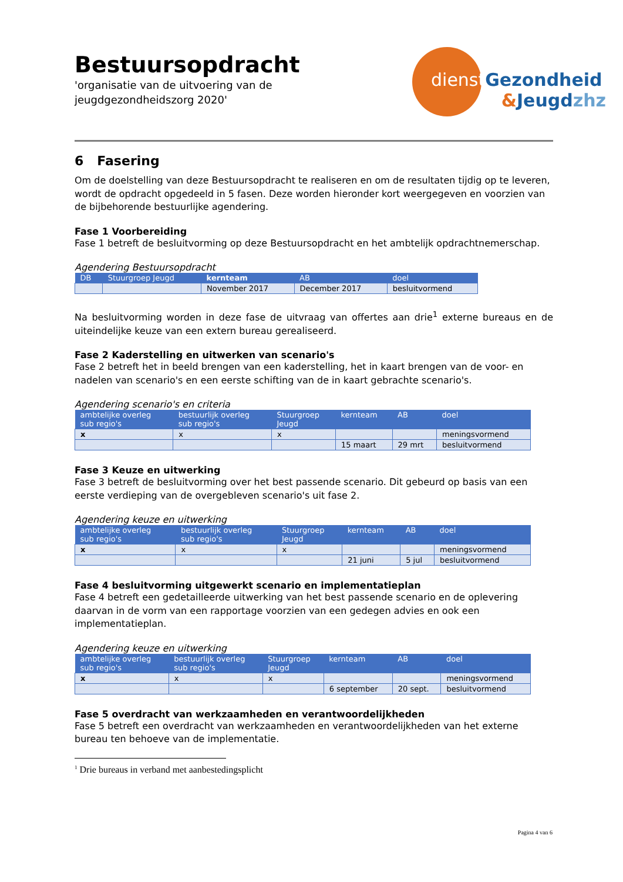Bestuursopdracht
'organisatie van de uitvoering van de
jeugdgezondheidszorg 2020'
dienst Gezondheid
&Jeugdzhz
6 Fasering
Om de doelstelling van deze Bestuursopdracht te realiseren en om de resultaten tijdig op te leveren, wordt de opdracht opgedeeld in 5 fasen. Deze worden hieronder kort weergegeven en voorzien van de bijbehorende bestuurlijke agendering.
Fase 1 Voorbereiding
Fase 1 betreft de besluitvorming op deze Bestuursopdracht en het ambtelijk opdrachtnemerschap.
Agendering Bestuursopdracht
| DB | Stuurgroep Jeugd | kernteam | AB | doel |
| --- | --- | --- | --- | --- |
| | | November 2017 | December 2017 | besluitvormend |
Na besluitvorming worden in deze fase de uitvraag van offertes aan drie<sup>1</sup> externe bureaus en de uiteindelijke keuze van een extern bureau gerealiseerd.
Fase 2 Kaderstelling en uitwerken van scenario's
Fase 2 betreft het in beeld brengen van een kaderstelling, het in kaart brengen van de voor- en nadelen van scenario's en een eerste schifting van de in kaart gebrachte scenario's.
Agendering scenario's en criteria
| ambtelijke overleg sub regio's | bestuurlijk overleg sub regio's | Stuurgroep Jeugd | kernteam | AB | doel |
| --- | --- | --- | --- | --- | --- |
| x | x | x | | | meningsvormend |
| | | | 15 maart | 29 mrt | besluitvormend |
Fase 3 Keuze en uitwerking
Fase 3 betreft de besluitvorming over het best passende scenario. Dit gebeurd op basis van een eerste verdieping van de overgebleven scenario's uit fase 2.
Agendering keuze en uitwerking
| ambtelijke overleg sub regio's | bestuurlijk overleg sub regio's | Stuurgroep Jeugd | kernteam | AB | doel |
| --- | --- | --- | --- | --- | --- |
| x | x | x | | | meningsvormend |
| | | | 21 juni | 5 jul | besluitvormend |
Fase 4 besluitvorming uitgewerkt scenario en implementatieplan
Fase 4 betreft een gedetailleerde uitwerking van het best passende scenario en de oplevering daarvan in de vorm van een rapportage voorzien van een gedegen advies en ook een implementatieplan.
Agendering keuze en uitwerking
| ambtelijke overleg sub regio's | bestuurlijk overleg sub regio's | Stuurgroep Jeugd | kernteam | AB | doel |
| --- | --- | --- | --- | --- | --- |
| x | x | x | | | meningsvormend |
| | | | 6 september | 20 sept. | besluitvormend |
Fase 5 overdracht van werkzaamheden en verantwoordelijkheden
Fase 5 betreft een overdracht van werkzaamheden en verantwoordelijkheden van het externe bureau ten behoeve van de implementatie.
<sup>1</sup> Drie bureaus in verband met aanbestedingsplicht
Pagina 4 van 6